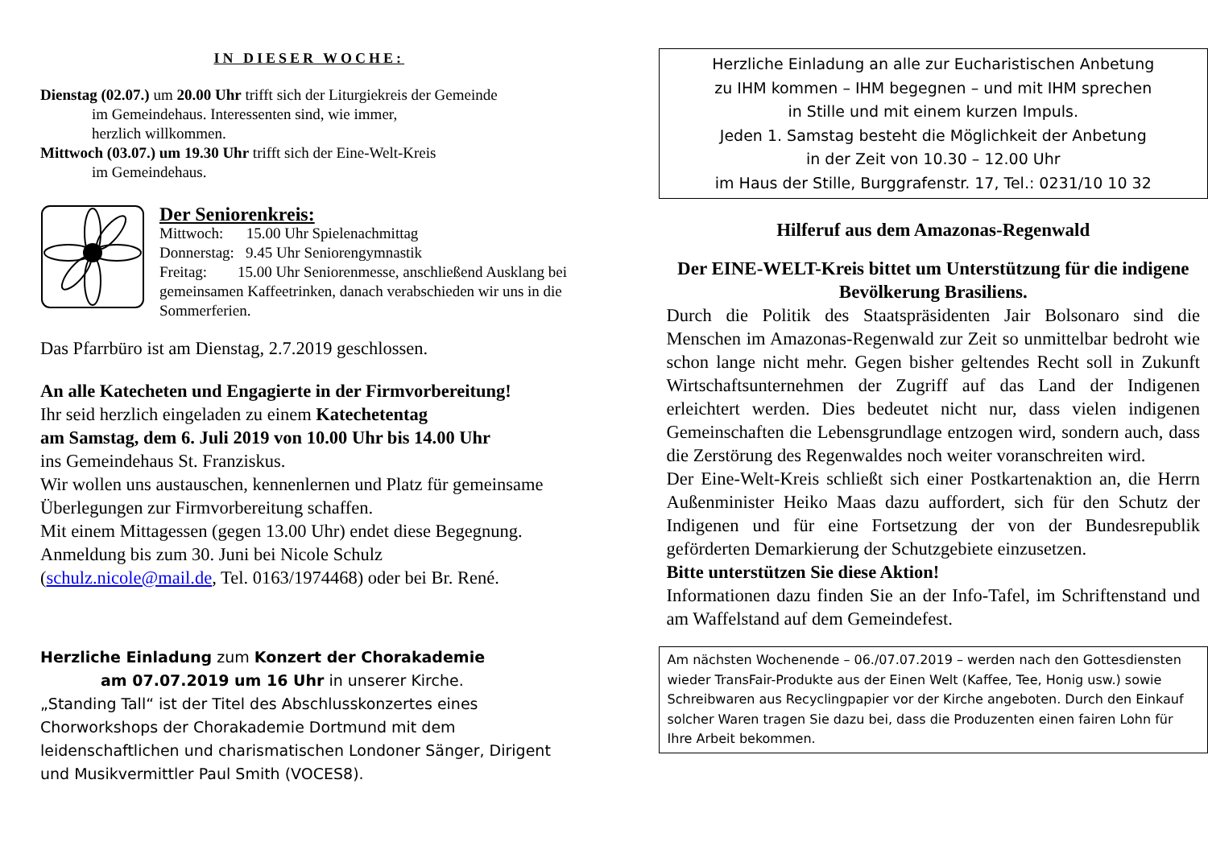IN DIESER WOCHE:
Dienstag (02.07.) um 20.00 Uhr trifft sich der Liturgiekreis der Gemeinde
im Gemeindehaus. Interessenten sind, wie immer,
herzlich willkommen.
Mittwoch (03.07.) um 19.30 Uhr trifft sich der Eine-Welt-Kreis
im Gemeindehaus.
Der Seniorenkreis:
Mittwoch: 15.00 Uhr Spielenachmittag
Donnerstag: 9.45 Uhr Seniorengymnastik
Freitag: 15.00 Uhr Seniorenmesse, anschließend Ausklang bei gemeinsamen Kaffeetrinken, danach verabschieden wir uns in die Sommerferien.
Das Pfarrbüro ist am Dienstag, 2.7.2019 geschlossen.
An alle Katecheten und Engagierte in der Firmvorbereitung!
Ihr seid herzlich eingeladen zu einem Katechetentag
am Samstag, dem 6. Juli 2019 von 10.00 Uhr bis 14.00 Uhr
ins Gemeindehaus St. Franziskus.
Wir wollen uns austauschen, kennenlernen und Platz für gemeinsame Überlegungen zur Firmvorbereitung schaffen.
Mit einem Mittagessen (gegen 13.00 Uhr) endet diese Begegnung.
Anmeldung bis zum 30. Juni bei Nicole Schulz
(schulz.nicole@mail.de, Tel. 0163/1974468) oder bei Br. René.
Herzliche Einladung zum Konzert der Chorakademie
am 07.07.2019 um 16 Uhr in unserer Kirche.
„Standing Tall“ ist der Titel des Abschlusskonzertes eines Chorworkshops der Chorakademie Dortmund mit dem leidenschaftlichen und charismatischen Londoner Sänger, Dirigent und Musikvermittler Paul Smith (VOCES8).
Herzliche Einladung an alle zur Eucharistischen Anbetung
zu IHM kommen – IHM begegnen – und mit IHM sprechen
in Stille und mit einem kurzen Impuls.
Jeden 1. Samstag besteht die Möglichkeit der Anbetung
in der Zeit von 10.30 – 12.00 Uhr
im Haus der Stille, Burggrafenstr. 17, Tel.: 0231/10 10 32
Hilferuf aus dem Amazonas-Regenwald
Der EINE-WELT-Kreis bittet um Unterstützung für die indigene Bevölkerung Brasiliens.
Durch die Politik des Staatspräsidenten Jair Bolsonaro sind die Menschen im Amazonas-Regenwald zur Zeit so unmittelbar bedroht wie schon lange nicht mehr. Gegen bisher geltendes Recht soll in Zukunft Wirtschaftsunternehmen der Zugriff auf das Land der Indigenen erleichtert werden. Dies bedeutet nicht nur, dass vielen indigenen Gemeinschaften die Lebensgrundlage entzogen wird, sondern auch, dass die Zerstörung des Regenwaldes noch weiter voranschreiten wird.
Der Eine-Welt-Kreis schließt sich einer Postkartenaktion an, die Herrn Außenminister Heiko Maas dazu auffordert, sich für den Schutz der Indigenen und für eine Fortsetzung der von der Bundesrepublik geförderten Demarkierung der Schutzgebiete einzusetzen.
Bitte unterstützen Sie diese Aktion!
Informationen dazu finden Sie an der Info-Tafel, im Schriftenstand und am Waffelstand auf dem Gemeindefest.
Am nächsten Wochenende – 06./07.07.2019 – werden nach den Gottesdiensten wieder TransFair-Produkte aus der Einen Welt (Kaffee, Tee, Honig usw.) sowie Schreibwaren aus Recyclingpapier vor der Kirche angeboten. Durch den Einkauf solcher Waren tragen Sie dazu bei, dass die Produzenten einen fairen Lohn für Ihre Arbeit bekommen.